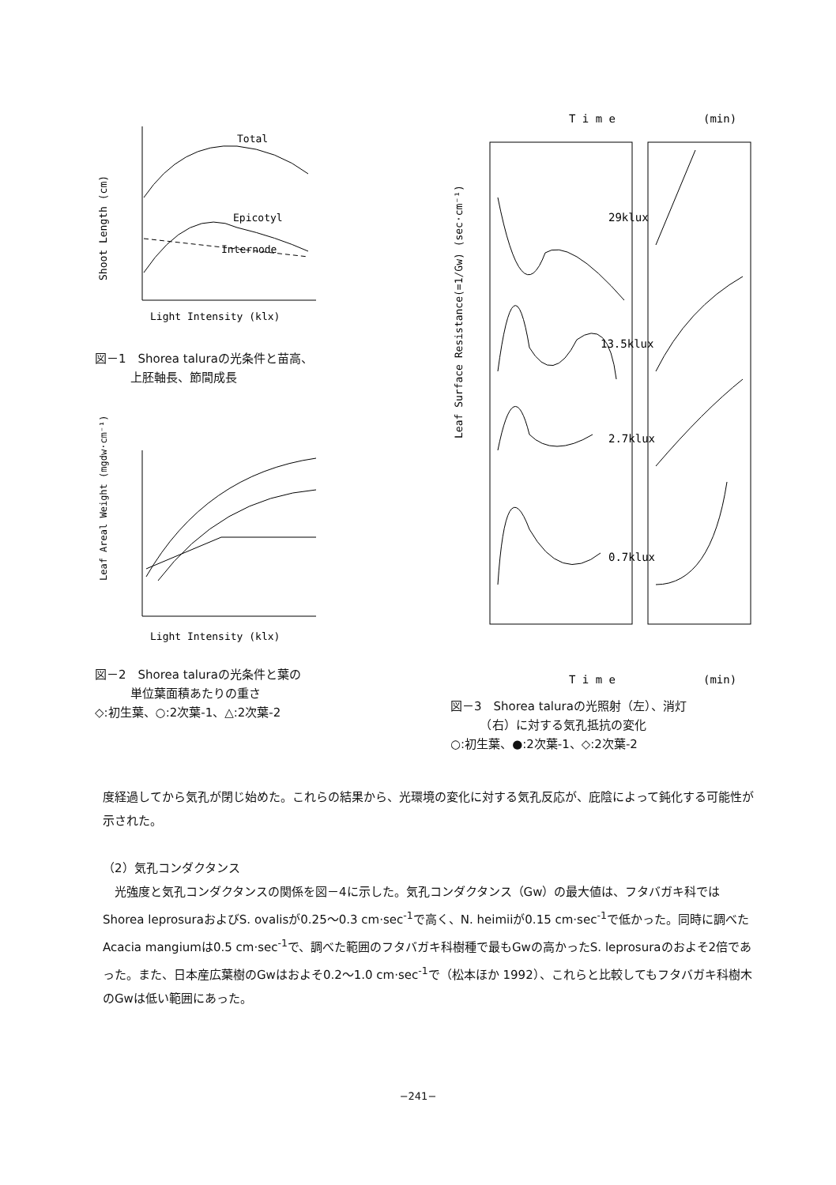Shoot Length (cm)
Total
Epicotyl
Internode
Light Intensity (klx)
図－1　Shorea taluraの光条件と苗高、
　　　上胚軸長、節間成長
Leaf Areal Weight (mgdw·cm⁻¹)
Light Intensity (klx)
図－2　Shorea taluraの光条件と葉の
　　　単位葉面積あたりの重さ
◇:初生葉、○:2次葉-1、△:2次葉-2
T i m e
(min)
Leaf Surface Resistance(=1/Gw) (sec·cm⁻¹)
29klux
13.5klux
2.7klux
0.7klux
T i m e
(min)
図－3　Shorea taluraの光照射（左）、消灯
　　　（右）に対する気孔抵抗の変化
○:初生葉、●:2次葉-1、◇:2次葉-2
度経過してから気孔が閉じ始めた。これらの結果から、光環境の変化に対する気孔反応が、庇陰によって鈍化する可能性が示された。
（2）気孔コンダクタンス
光強度と気孔コンダクタンスの関係を図－4に示した。気孔コンダクタンス（Gw）の最大値は、フタバガキ科ではShorea leprosuraおよびS. ovalisが0.25～0.3 cm·sec<sup>-1</sup>で高く、N. heimiiが0.15 cm·sec<sup>-1</sup>で低かった。同時に調べたAcacia mangiumは0.5 cm·sec<sup>-1</sup>で、調べた範囲のフタバガキ科樹種で最もGwの高かったS. leprosuraのおよそ2倍であった。また、日本産広葉樹のGwはおよそ0.2～1.0 cm·sec<sup>-1</sup>で（松本ほか 1992）、これらと比較してもフタバガキ科樹木のGwは低い範囲にあった。
−241−